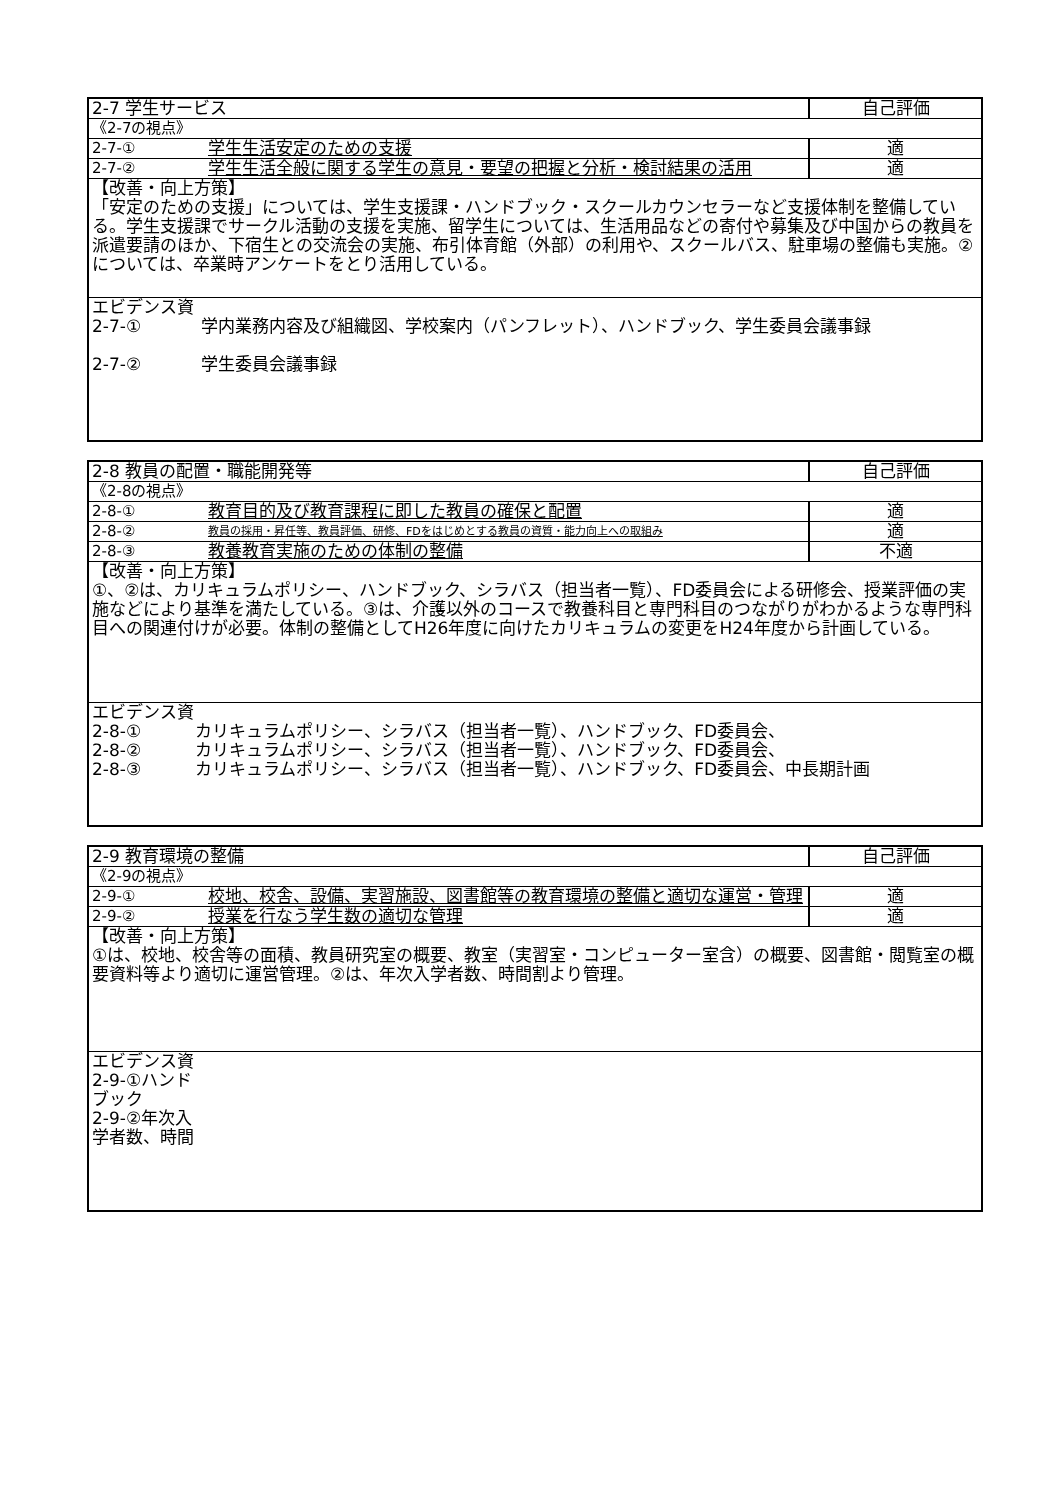| 2-7 学生サービス | | 自己評価 |
| 《2-7の視点》 | | |
| 2-7-① | 学生生活安定のための支援 | 適 |
| 2-7-② | 学生生活全般に関する学生の意見・要望の把握と分析・検討結果の活用 | 適 |
| 【改善・向上方策】 「安定のための支援」については、学生支援課・ハンドブック・スクールカウンセラーなど支援体制を整備している。学生支援課でサークル活動の支援を実施、留学生については、生活用品などの寄付や募集及び中国からの教員を派遣要請のほか、下宿生との交流会の実施、布引体育館（外部）の利用や、スクールバス、駐車場の整備も実施。②については、卒業時アンケートをとり活用している。 | | |
| エビデンス資 2-7-① 学内業務内容及び組織図、学校案内（パンフレット）、ハンドブック、学生委員会議事録 2-7-② 学生委員会議事録 | | |
| 2-8 教員の配置・職能開発等 | | 自己評価 |
| 《2-8の視点》 | | |
| 2-8-① | 教育目的及び教育課程に即した教員の確保と配置 | 適 |
| 2-8-② | 教員の採用・昇任等、教員評価、研修、FDをはじめとする教員の資質・能力向上への取組み | 適 |
| 2-8-③ | 教養教育実施のための体制の整備 | 不適 |
| 【改善・向上方策】 ①、②は、カリキュラムポリシー、ハンドブック、シラバス（担当者一覧）、FD委員会による研修会、授業評価の実施などにより基準を満たしている。③は、介護以外のコースで教養科目と専門科目のつながりがわかるような専門科目への関連付けが必要。体制の整備としてH26年度に向けたカリキュラムの変更をH24年度から計画している。 | | |
| エビデンス資 2-8-① カリキュラムポリシー、シラバス（担当者一覧）、ハンドブック、FD委員会、 2-8-② カリキュラムポリシー、シラバス（担当者一覧）、ハンドブック、FD委員会、 2-8-③ カリキュラムポリシー、シラバス（担当者一覧）、ハンドブック、FD委員会、中長期計画 | | |
| 2-9 教育環境の整備 | | 自己評価 |
| 《2-9の視点》 | | |
| 2-9-① | 校地、校舎、設備、実習施設、図書館等の教育環境の整備と適切な運営・管理 | 適 |
| 2-9-② | 授業を行なう学生数の適切な管理 | 適 |
| 【改善・向上方策】 ①は、校地、校舎等の面積、教員研究室の概要、教室（実習室・コンピューター室含）の概要、図書館・閲覧室の概要資料等より適切に運営管理。②は、年次入学者数、時間割より管理。 | | |
| エビデンス資 2-9-①ハンド ブック 2-9-②年次入 学者数、時間 | | |